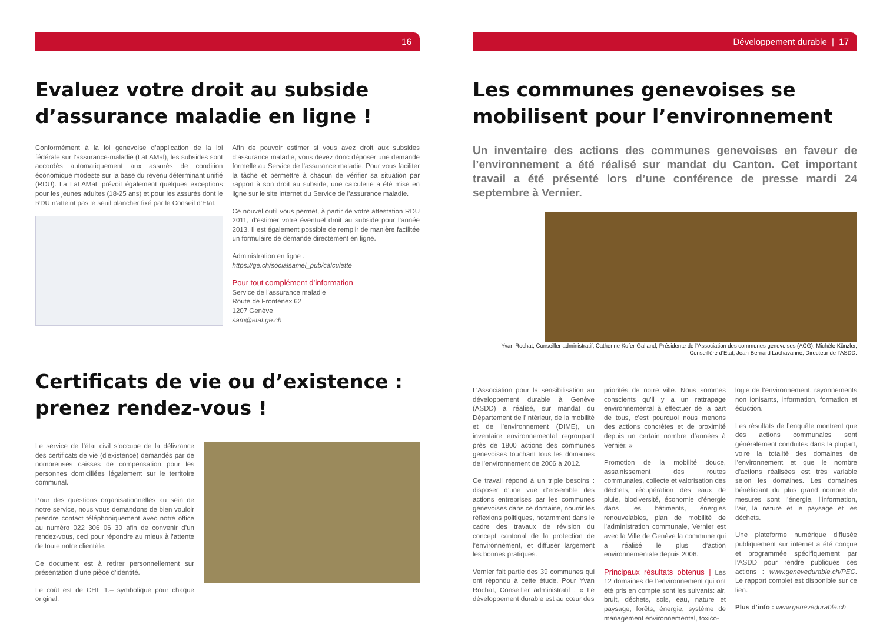16
Evaluez votre droit au subside d’assurance maladie en ligne !
Conformément à la loi genevoise d’application de la loi fédérale sur l’assurance-maladie (LaLAMal), les subsides sont accordés automatiquement aux assurés de condition économique modeste sur la base du revenu déterminant unifié (RDU). La LaLAMaL prévoit également quelques exceptions pour les jeunes adultes (18-25 ans) et pour les assurés dont le RDU n’atteint pas le seuil plancher fixé par le Conseil d’Etat.
Afin de pouvoir estimer si vous avez droit aux subsides d’assurance maladie, vous devez donc déposer une demande formelle au Service de l’assurance maladie. Pour vous faciliter la tâche et permettre à chacun de vérifier sa situation par rapport à son droit au subside, une calculette a été mise en ligne sur le site internet du Service de l’assurance maladie.
Ce nouvel outil vous permet, à partir de votre attestation RDU 2011, d’estimer votre éventuel droit au subside pour l’année 2013. Il est également possible de remplir de manière facilitée un formulaire de demande directement en ligne.
Administration en ligne :
https://ge.ch/socialsamel_pub/calculette
Pour tout complément d’information
Service de l'assurance maladie
Route de Frontenex 62
1207 Genève
sam@etat.ge.ch
Certificats de vie ou d’existence : prenez rendez-vous !
Le service de l’état civil s’occupe de la délivrance des certificats de vie (d’existence) demandés par de nombreuses caisses de compensation pour les personnes domiciliées légalement sur le territoire communal.
Pour des questions organisationnelles au sein de notre service, nous vous demandons de bien vouloir prendre contact téléphoniquement avec notre office au numéro 022 306 06 30 afin de convenir d’un rendez-vous, ceci pour répondre au mieux à l’attente de toute notre clientèle.
Ce document est à retirer personnellement sur présentation d’une pièce d’identité.
Le coût est de CHF 1.– symbolique pour chaque original.
Développement durable | 17
Les communes genevoises se mobilisent pour l’environnement
Un inventaire des actions des communes genevoises en faveur de l’environnement a été réalisé sur mandat du Canton. Cet important travail a été présenté lors d’une conférence de presse mardi 24 septembre à Vernier.
Yvan Rochat, Conseiller administratif, Catherine Kufer-Galland, Présidente de l’Association des communes genevoises (ACG), Michèle Künzler, Conseillère d’Etat, Jean-Bernard Lachavanne, Directeur de l’ASDD.
L’Association pour la sensibilisation au développement durable à Genève (ASDD) a réalisé, sur mandat du Département de l’intérieur, de la mobilité et de l’environnement (DIME), un inventaire environnemental regroupant près de 1800 actions des communes genevoises touchant tous les domaines de l’environnement de 2006 à 2012.
Ce travail répond à un triple besoins : disposer d’une vue d’ensemble des actions entreprises par les communes genevoises dans ce domaine, nourrir les réflexions politiques, notamment dans le cadre des travaux de révision du concept cantonal de la protection de l’environnement, et diffuser largement les bonnes pratiques.
Vernier fait partie des 39 communes qui ont répondu à cette étude. Pour Yvan Rochat, Conseiller administratif : « Le développement durable est au cœur des
priorités de notre ville. Nous sommes conscients qu’il y a un rattrapage environnemental à effectuer de la part de tous, c’est pourquoi nous menons des actions concrètes et de proximité depuis un certain nombre d’années à Vernier. »
Promotion de la mobilité douce, assainissement des routes communales, collecte et valorisation des déchets, récupération des eaux de pluie, biodiversité, économie d’énergie dans les bâtiments, énergies renouvelables, plan de mobilité de l’administration communale, Vernier est avec la Ville de Genève la commune qui a réalisé le plus d’action environnementale depuis 2006.
Principaux résultats obtenus | Les 12 domaines de l’environnement qui ont été pris en compte sont les suivants: air, bruit, déchets, sols, eau, nature et paysage, forêts, énergie, système de management environnemental, toxico-
logie de l’environnement, rayonnements non ionisants, information, formation et éduction.
Les résultats de l’enquête montrent que des actions communales sont généralement conduites dans la plupart, voire la totalité des domaines de l’environnement et que le nombre d’actions réalisées est très variable selon les domaines. Les domaines bénéficiant du plus grand nombre de mesures sont l’énergie, l’information, l’air, la nature et le paysage et les déchets.
Une plateforme numérique diffusée publiquement sur internet a été conçue et programmée spécifiquement par l’ASDD pour rendre publiques ces actions : www.genevedurable.ch/PEC. Le rapport complet est disponible sur ce lien.
Plus d’info : www.genevedurable.ch